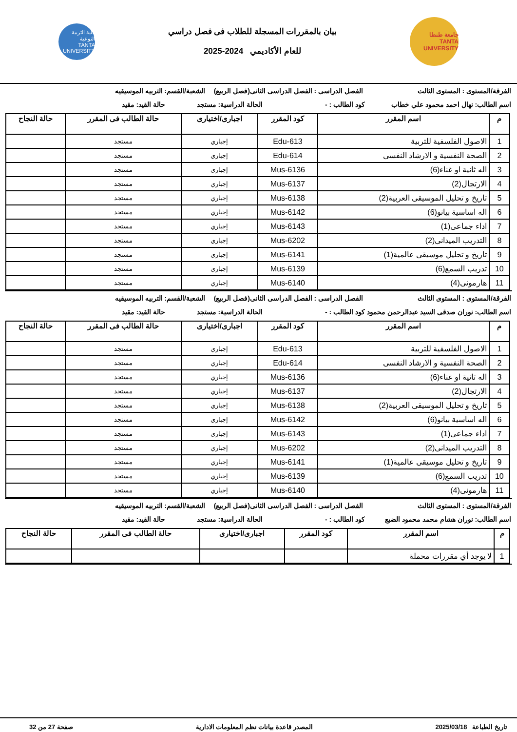جامعة طنطا
TANTA UNIVERSITY
بيان بالمقررات المسجلة للطلاب فى فصل دراسي
للعام الأكاديمي 2024-2025
كلية التربية النوعية
TANTA UNIVERSITY
الفرقة/المستوى : المستوى الثالث الفصل الدراسى : الفصل الدراسى الثانى(فصل الربيع) الشعبة/القسم: التربيه الموسيقيه
اسم الطالب: نهال احمد محمود علي خطاب كود الطالب : - الحالة الدراسية: مستجد حالة القيد: مقيد
| م | اسم المقرر | كود المقرر | اجبارى/اختيارى | حالة الطالب فى المقرر | حالة النجاح |
| --- | --- | --- | --- | --- | --- |
| 1 | الاصول الفلسفية للتربية | Edu-613 | إجباري | مستجد | |
| 2 | الصحة النفسية و الارشاد النفسى | Edu-614 | إجباري | مستجد | |
| 3 | اله ثانية او غناء(6) | Mus-6136 | إجباري | مستجد | |
| 4 | الارتجال(2) | Mus-6137 | إجباري | مستجد | |
| 5 | تاريخ و تحليل الموسيقى العربية(2) | Mus-6138 | إجباري | مستجد | |
| 6 | اله اساسية بيانو(6) | Mus-6142 | إجباري | مستجد | |
| 7 | اداء جماعى(1) | Mus-6143 | إجباري | مستجد | |
| 8 | التدريب الميدانى(2) | Mus-6202 | إجباري | مستجد | |
| 9 | تاريخ و تحليل موسيقى عالمية(1) | Mus-6141 | إجباري | مستجد | |
| 10 | تدريب السمع(6) | Mus-6139 | إجباري | مستجد | |
| 11 | هارمونى(4) | Mus-6140 | إجباري | مستجد | |
الفرقة/المستوى : المستوى الثالث الفصل الدراسى : الفصل الدراسى الثانى(فصل الربيع) الشعبة/القسم: التربيه الموسيقيه
اسم الطالب: نوران صدقى السيد عبدالرحمن محمود كود الطالب : - الحالة الدراسية: مستجد حالة القيد: مقيد
| م | اسم المقرر | كود المقرر | اجبارى/اختيارى | حالة الطالب فى المقرر | حالة النجاح |
| --- | --- | --- | --- | --- | --- |
| 1 | الاصول الفلسفية للتربية | Edu-613 | إجباري | مستجد | |
| 2 | الصحة النفسية و الارشاد النفسى | Edu-614 | إجباري | مستجد | |
| 3 | اله ثانية او غناء(6) | Mus-6136 | إجباري | مستجد | |
| 4 | الارتجال(2) | Mus-6137 | إجباري | مستجد | |
| 5 | تاريخ و تحليل الموسيقى العربية(2) | Mus-6138 | إجباري | مستجد | |
| 6 | اله اساسية بيانو(6) | Mus-6142 | إجباري | مستجد | |
| 7 | اداء جماعى(1) | Mus-6143 | إجباري | مستجد | |
| 8 | التدريب الميدانى(2) | Mus-6202 | إجباري | مستجد | |
| 9 | تاريخ و تحليل موسيقى عالمية(1) | Mus-6141 | إجباري | مستجد | |
| 10 | تدريب السمع(6) | Mus-6139 | إجباري | مستجد | |
| 11 | هارمونى(4) | Mus-6140 | إجباري | مستجد | |
الفرقة/المستوى : المستوى الثالث الفصل الدراسى : الفصل الدراسى الثانى(فصل الربيع) الشعبة/القسم: التربيه الموسيقيه
اسم الطالب: نوران هشام محمد محمود الضبع كود الطالب : - الحالة الدراسية: مستجد حالة القيد: مقيد
| م | اسم المقرر | كود المقرر | اجبارى/اختيارى | حالة الطالب فى المقرر | حالة النجاح |
| --- | --- | --- | --- | --- | --- |
| 1 | لا يوجد أي مقررات محملة | | | | |
تاريخ الطباعة 2025/03/18 المصدر قاعدة بيانات نظم المعلومات الادارية صفحة 27 من 32